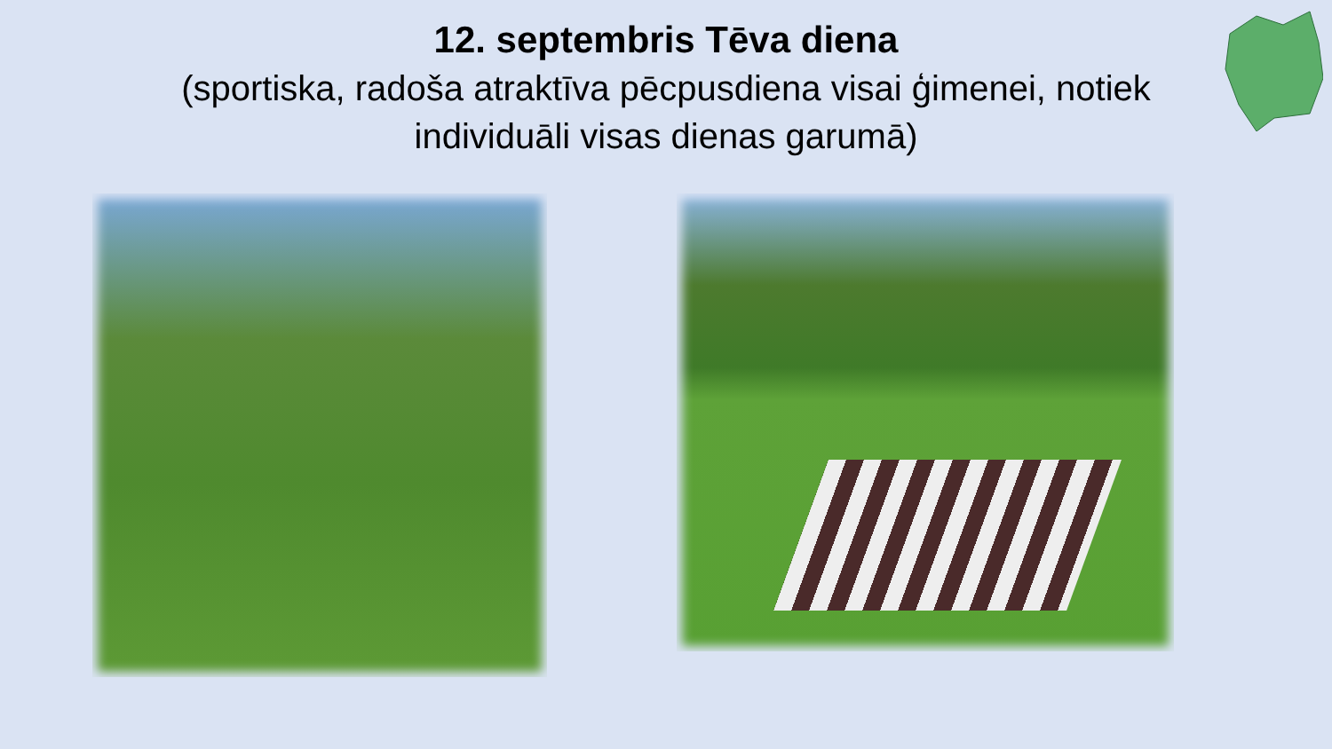12. septembris Tēva diena
(sportiska, radoša atraktīva pēcpusdiena visai ģimenei, notiek
individuāli visas dienas garumā)